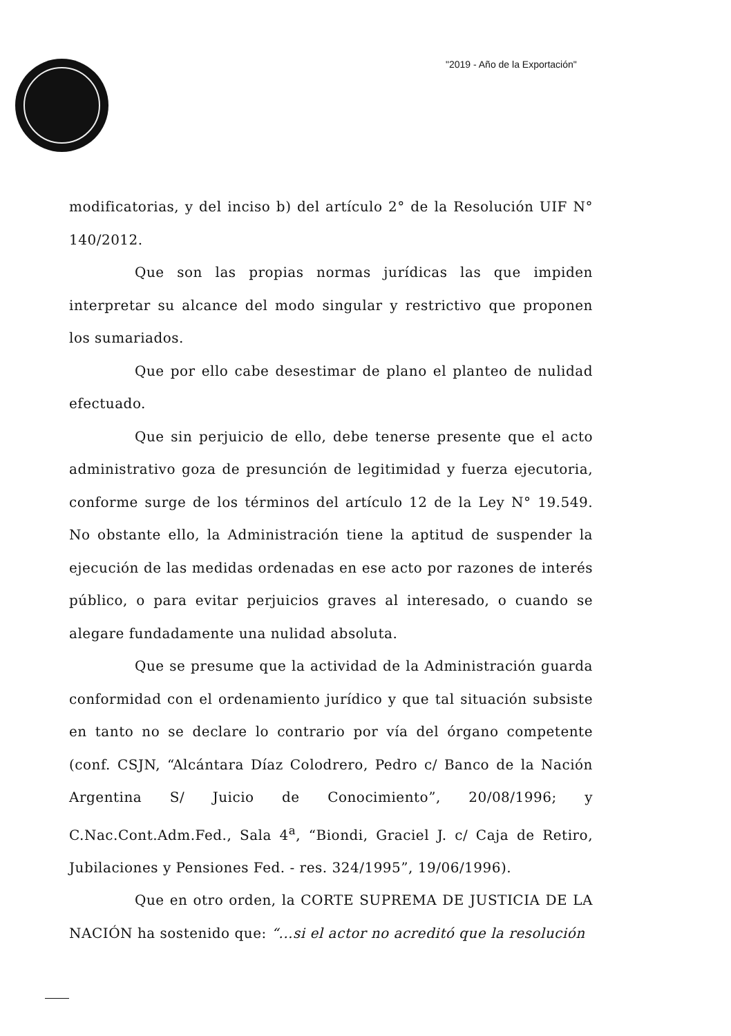"2019 - Año de la Exportación"
modificatorias, y del inciso b) del artículo 2° de la Resolución UIF N° 140/2012.
Que son las propias normas jurídicas las que impiden interpretar su alcance del modo singular y restrictivo que proponen los sumariados.
Que por ello cabe desestimar de plano el planteo de nulidad efectuado.
Que sin perjuicio de ello, debe tenerse presente que el acto administrativo goza de presunción de legitimidad y fuerza ejecutoria, conforme surge de los términos del artículo 12 de la Ley N° 19.549. No obstante ello, la Administración tiene la aptitud de suspender la ejecución de las medidas ordenadas en ese acto por razones de interés público, o para evitar perjuicios graves al interesado, o cuando se alegare fundadamente una nulidad absoluta.
Que se presume que la actividad de la Administración guarda conformidad con el ordenamiento jurídico y que tal situación subsiste en tanto no se declare lo contrario por vía del órgano competente (conf. CSJN, “Alcántara Díaz Colodrero, Pedro c/ Banco de la Nación Argentina S/ Juicio de Conocimiento”, 20/08/1996; y C.Nac.Cont.Adm.Fed., Sala 4<sup>a</sup>, “Biondi, Graciel J. c/ Caja de Retiro, Jubilaciones y Pensiones Fed. - res. 324/1995”, 19/06/1996).
Que en otro orden, la CORTE SUPREMA DE JUSTICIA DE LA NACIÓN ha sostenido que: “...si el actor no acreditó que la resolución